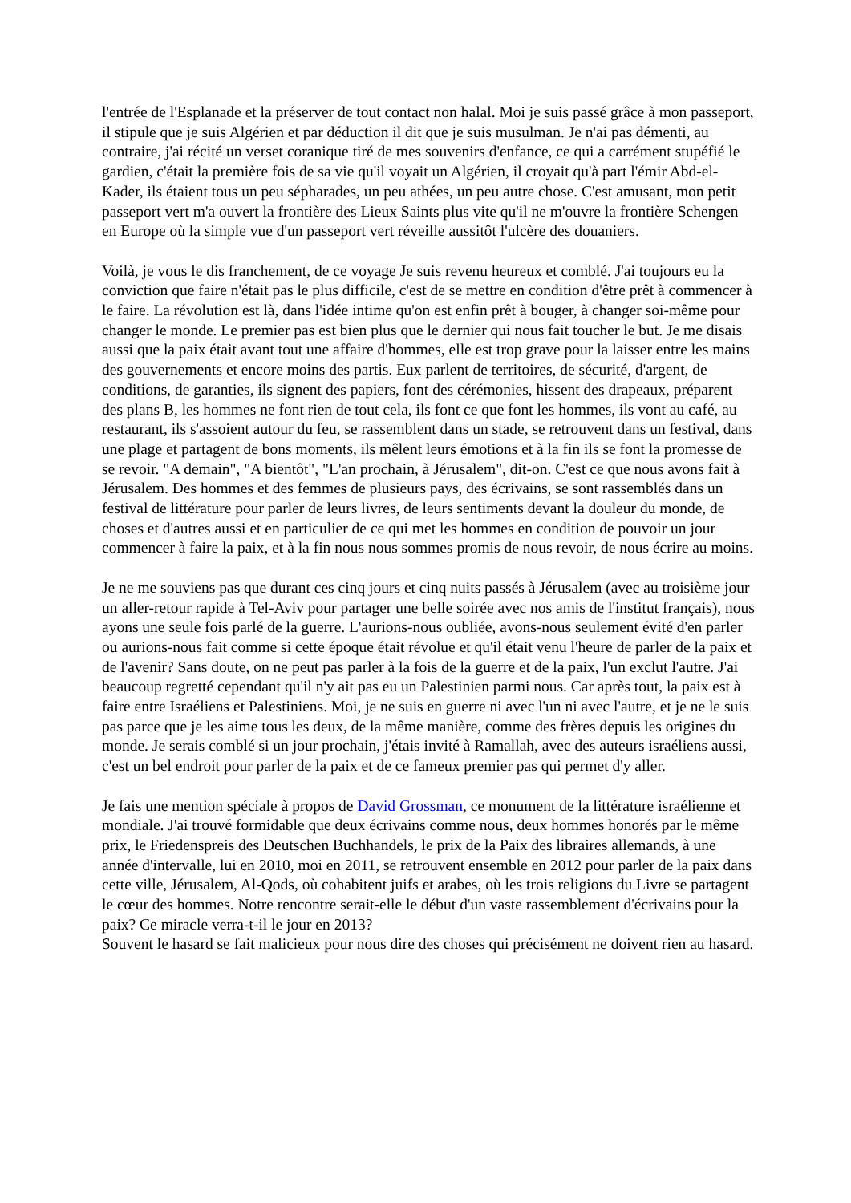l'entrée de l'Esplanade et la préserver de tout contact non halal. Moi je suis passé grâce à mon passeport, il stipule que je suis Algérien et par déduction il dit que je suis musulman. Je n'ai pas démenti, au contraire, j'ai récité un verset coranique tiré de mes souvenirs d'enfance, ce qui a carrément stupéfié le gardien, c'était la première fois de sa vie qu'il voyait un Algérien, il croyait qu'à part l'émir Abd-el-Kader, ils étaient tous un peu sépharades, un peu athées, un peu autre chose. C'est amusant, mon petit passeport vert m'a ouvert la frontière des Lieux Saints plus vite qu'il ne m'ouvre la frontière Schengen en Europe où la simple vue d'un passeport vert réveille aussitôt l'ulcère des douaniers.
Voilà, je vous le dis franchement, de ce voyage Je suis revenu heureux et comblé. J'ai toujours eu la conviction que faire n'était pas le plus difficile, c'est de se mettre en condition d'être prêt à commencer à le faire. La révolution est là, dans l'idée intime qu'on est enfin prêt à bouger, à changer soi-même pour changer le monde. Le premier pas est bien plus que le dernier qui nous fait toucher le but. Je me disais aussi que la paix était avant tout une affaire d'hommes, elle est trop grave pour la laisser entre les mains des gouvernements et encore moins des partis. Eux parlent de territoires, de sécurité, d'argent, de conditions, de garanties, ils signent des papiers, font des cérémonies, hissent des drapeaux, préparent des plans B, les hommes ne font rien de tout cela, ils font ce que font les hommes, ils vont au café, au restaurant, ils s'assoient autour du feu, se rassemblent dans un stade, se retrouvent dans un festival, dans une plage et partagent de bons moments, ils mêlent leurs émotions et à la fin ils se font la promesse de se revoir. "A demain", "A bientôt", "L'an prochain, à Jérusalem", dit-on. C'est ce que nous avons fait à Jérusalem. Des hommes et des femmes de plusieurs pays, des écrivains, se sont rassemblés dans un festival de littérature pour parler de leurs livres, de leurs sentiments devant la douleur du monde, de choses et d'autres aussi et en particulier de ce qui met les hommes en condition de pouvoir un jour commencer à faire la paix, et à la fin nous nous sommes promis de nous revoir, de nous écrire au moins.
Je ne me souviens pas que durant ces cinq jours et cinq nuits passés à Jérusalem (avec au troisième jour un aller-retour rapide à Tel-Aviv pour partager une belle soirée avec nos amis de l'institut français), nous ayons une seule fois parlé de la guerre. L'aurions-nous oubliée, avons-nous seulement évité d'en parler ou aurions-nous fait comme si cette époque était révolue et qu'il était venu l'heure de parler de la paix et de l'avenir? Sans doute, on ne peut pas parler à la fois de la guerre et de la paix, l'un exclut l'autre. J'ai beaucoup regretté cependant qu'il n'y ait pas eu un Palestinien parmi nous. Car après tout, la paix est à faire entre Israéliens et Palestiniens. Moi, je ne suis en guerre ni avec l'un ni avec l'autre, et je ne le suis pas parce que je les aime tous les deux, de la même manière, comme des frères depuis les origines du monde. Je serais comblé si un jour prochain, j'étais invité à Ramallah, avec des auteurs israéliens aussi, c'est un bel endroit pour parler de la paix et de ce fameux premier pas qui permet d'y aller.
Je fais une mention spéciale à propos de David Grossman, ce monument de la littérature israélienne et mondiale. J'ai trouvé formidable que deux écrivains comme nous, deux hommes honorés par le même prix, le Friedenspreis des Deutschen Buchhandels, le prix de la Paix des libraires allemands, à une année d'intervalle, lui en 2010, moi en 2011, se retrouvent ensemble en 2012 pour parler de la paix dans cette ville, Jérusalem, Al-Qods, où cohabitent juifs et arabes, où les trois religions du Livre se partagent le cœur des hommes. Notre rencontre serait-elle le début d'un vaste rassemblement d'écrivains pour la paix? Ce miracle verra-t-il le jour en 2013?
Souvent le hasard se fait malicieux pour nous dire des choses qui précisément ne doivent rien au hasard.